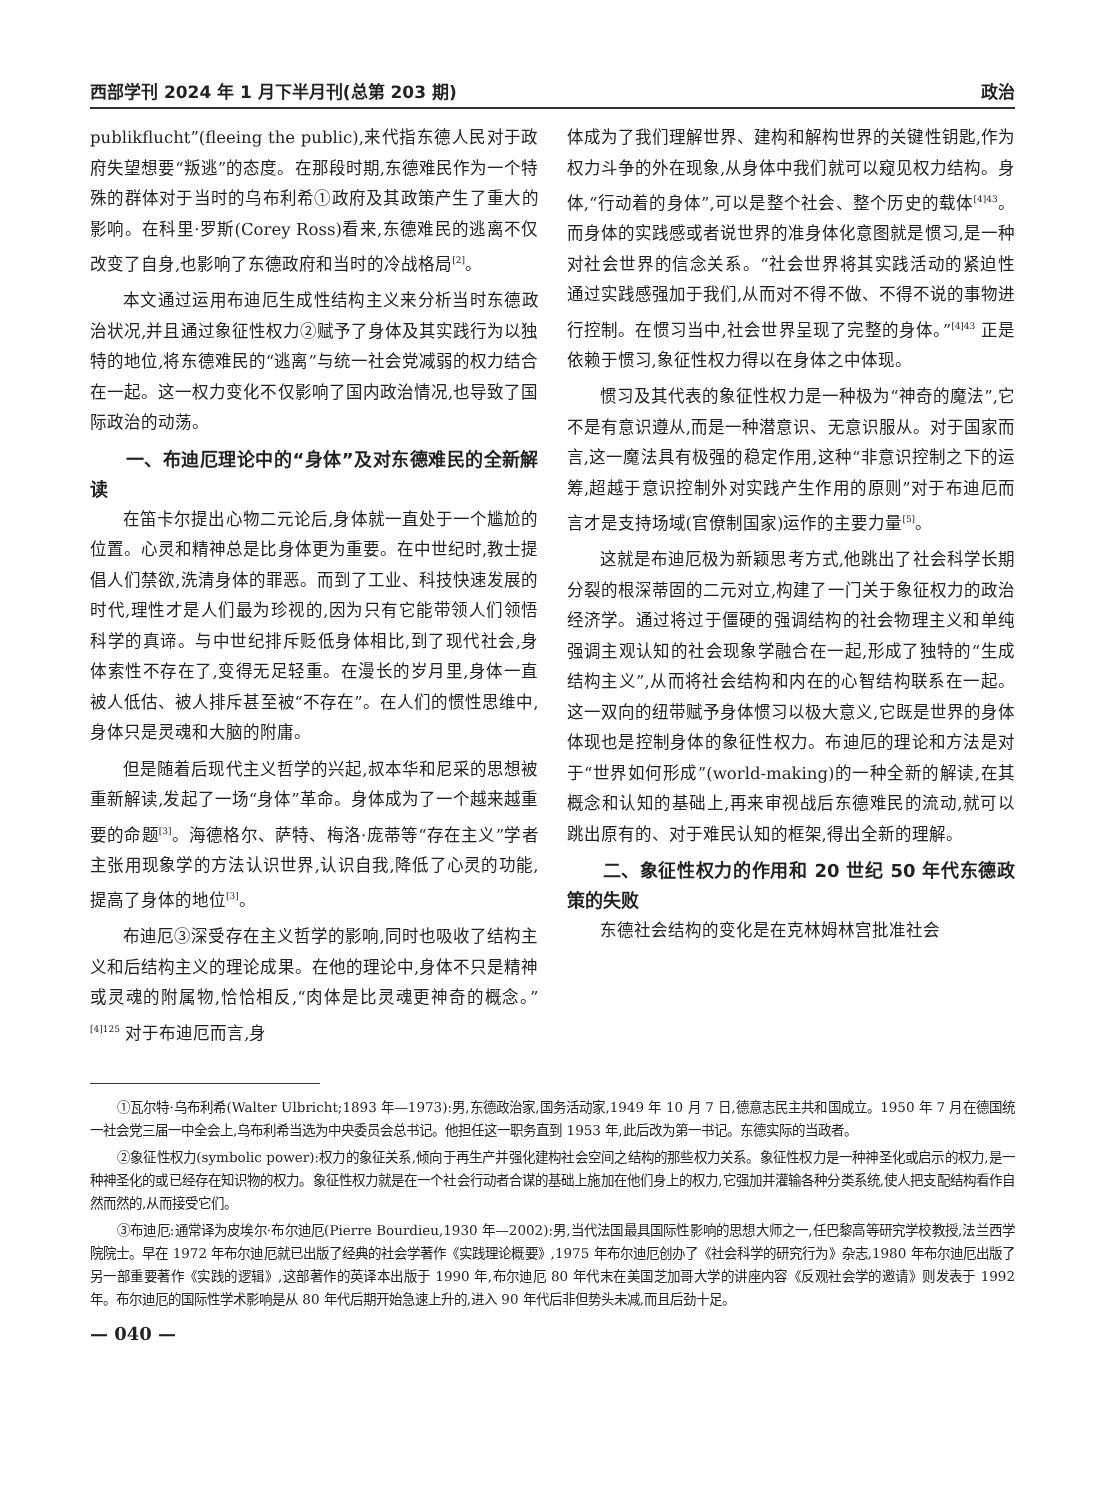西部学刊 2024 年 1 月下半月刊(总第 203 期) 政治
publikflucht”(fleeing the public),来代指东德人民对于政府失望想要“叛逃”的态度。在那段时期,东德难民作为一个特殊的群体对于当时的乌布利希①政府及其政策产生了重大的影响。在科里·罗斯(Corey Ross)看来,东德难民的逃离不仅改变了自身,也影响了东德政府和当时的冷战格局<sup>[2]</sup>。
本文通过运用布迪厄生成性结构主义来分析当时东德政治状况,并且通过象征性权力②赋予了身体及其实践行为以独特的地位,将东德难民的“逃离”与统一社会党减弱的权力结合在一起。这一权力变化不仅影响了国内政治情况,也导致了国际政治的动荡。
一、布迪厄理论中的“身体”及对东德难民的全新解读
在笛卡尔提出心物二元论后,身体就一直处于一个尴尬的位置。心灵和精神总是比身体更为重要。在中世纪时,教士提倡人们禁欲,洗清身体的罪恶。而到了工业、科技快速发展的时代,理性才是人们最为珍视的,因为只有它能带领人们领悟科学的真谛。与中世纪排斥贬低身体相比,到了现代社会,身体索性不存在了,变得无足轻重。在漫长的岁月里,身体一直被人低估、被人排斥甚至被“不存在”。在人们的惯性思维中,身体只是灵魂和大脑的附庸。
但是随着后现代主义哲学的兴起,叔本华和尼采的思想被重新解读,发起了一场“身体”革命。身体成为了一个越来越重要的命题<sup>[3]</sup>。海德格尔、萨特、梅洛·庞蒂等“存在主义”学者主张用现象学的方法认识世界,认识自我,降低了心灵的功能,提高了身体的地位<sup>[3]</sup>。
布迪厄③深受存在主义哲学的影响,同时也吸收了结构主义和后结构主义的理论成果。在他的理论中,身体不只是精神或灵魂的附属物,恰恰相反,“肉体是比灵魂更神奇的概念。”<sup>[4]125</sup> 对于布迪厄而言,身
体成为了我们理解世界、建构和解构世界的关键性钥匙,作为权力斗争的外在现象,从身体中我们就可以窥见权力结构。身体,“行动着的身体”,可以是整个社会、整个历史的载体<sup>[4]43</sup>。而身体的实践感或者说世界的准身体化意图就是惯习,是一种对社会世界的信念关系。“社会世界将其实践活动的紧迫性通过实践感强加于我们,从而对不得不做、不得不说的事物进行控制。在惯习当中,社会世界呈现了完整的身体。”<sup>[4]43</sup> 正是依赖于惯习,象征性权力得以在身体之中体现。
惯习及其代表的象征性权力是一种极为“神奇的魔法”,它不是有意识遵从,而是一种潜意识、无意识服从。对于国家而言,这一魔法具有极强的稳定作用,这种“非意识控制之下的运筹,超越于意识控制外对实践产生作用的原则”对于布迪厄而言才是支持场域(官僚制国家)运作的主要力量<sup>[5]</sup>。
这就是布迪厄极为新颖思考方式,他跳出了社会科学长期分裂的根深蒂固的二元对立,构建了一门关于象征权力的政治经济学。通过将过于僵硬的强调结构的社会物理主义和单纯强调主观认知的社会现象学融合在一起,形成了独特的“生成结构主义”,从而将社会结构和内在的心智结构联系在一起。这一双向的纽带赋予身体惯习以极大意义,它既是世界的身体体现也是控制身体的象征性权力。布迪厄的理论和方法是对于“世界如何形成”(world-making)的一种全新的解读,在其概念和认知的基础上,再来审视战后东德难民的流动,就可以跳出原有的、对于难民认知的框架,得出全新的理解。
二、象征性权力的作用和 20 世纪 50 年代东德政策的失败
东德社会结构的变化是在克林姆林宫批准社会
①瓦尔特·乌布利希(Walter Ulbricht;1893 年—1973):男,东德政治家,国务活动家,1949 年 10 月 7 日,德意志民主共和国成立。1950 年 7 月在德国统一社会党三届一中全会上,乌布利希当选为中央委员会总书记。他担任这一职务直到 1953 年,此后改为第一书记。东德实际的当政者。
②象征性权力(symbolic power):权力的象征关系,倾向于再生产并强化建构社会空间之结构的那些权力关系。象征性权力是一种神圣化或启示的权力,是一种神圣化的或已经存在知识物的权力。象征性权力就是在一个社会行动者合谋的基础上施加在他们身上的权力,它强加并灌输各种分类系统,使人把支配结构看作自然而然的,从而接受它们。
③布迪厄:通常译为皮埃尔·布尔迪厄(Pierre Bourdieu,1930 年—2002):男,当代法国最具国际性影响的思想大师之一,任巴黎高等研究学校教授,法兰西学院院士。早在 1972 年布尔迪厄就已出版了经典的社会学著作《实践理论概要》,1975 年布尔迪厄创办了《社会科学的研究行为》杂志,1980 年布尔迪厄出版了另一部重要著作《实践的逻辑》,这部著作的英译本出版于 1990 年,布尔迪厄 80 年代末在美国芝加哥大学的讲座内容《反观社会学的邀请》则发表于 1992 年。布尔迪厄的国际性学术影响是从 80 年代后期开始急速上升的,进入 90 年代后非但势头未减,而且后劲十足。
— 040 —